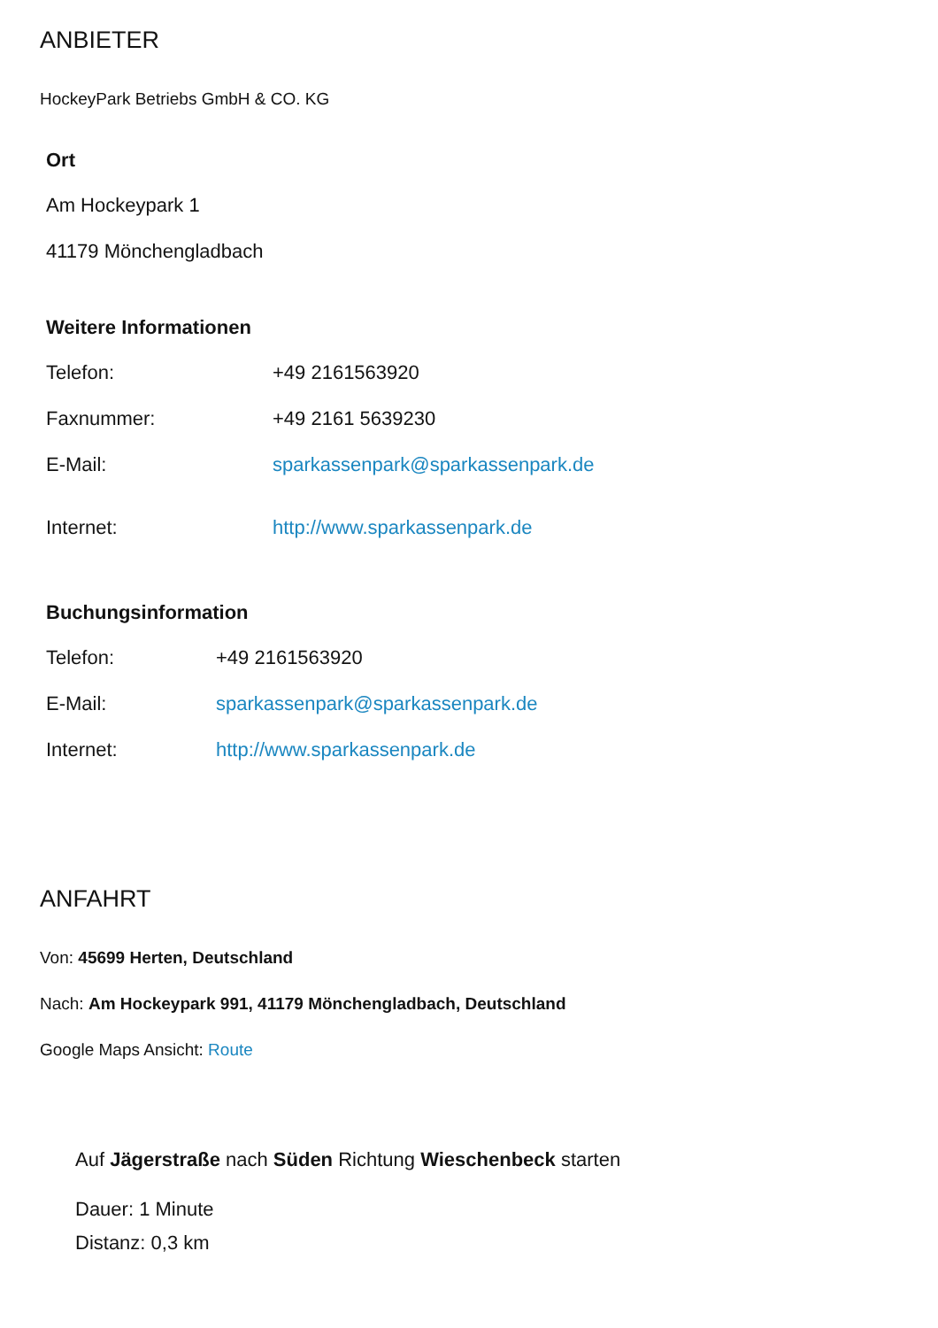ANBIETER
HockeyPark Betriebs GmbH & CO. KG
Ort
Am Hockeypark 1
41179 Mönchengladbach
Weitere Informationen
Telefon: +49 2161563920
Faxnummer: +49 2161 5639230
E-Mail: sparkassenpark@sparkassenpark.de
Internet: http://www.sparkassenpark.de
Buchungsinformation
Telefon: +49 2161563920
E-Mail: sparkassenpark@sparkassenpark.de
Internet: http://www.sparkassenpark.de
ANFAHRT
Von: 45699 Herten, Deutschland
Nach: Am Hockeypark 991, 41179 Mönchengladbach, Deutschland
Google Maps Ansicht: Route
Auf Jägerstraße nach Süden Richtung Wieschenbeck starten
Dauer: 1 Minute
Distanz: 0,3 km